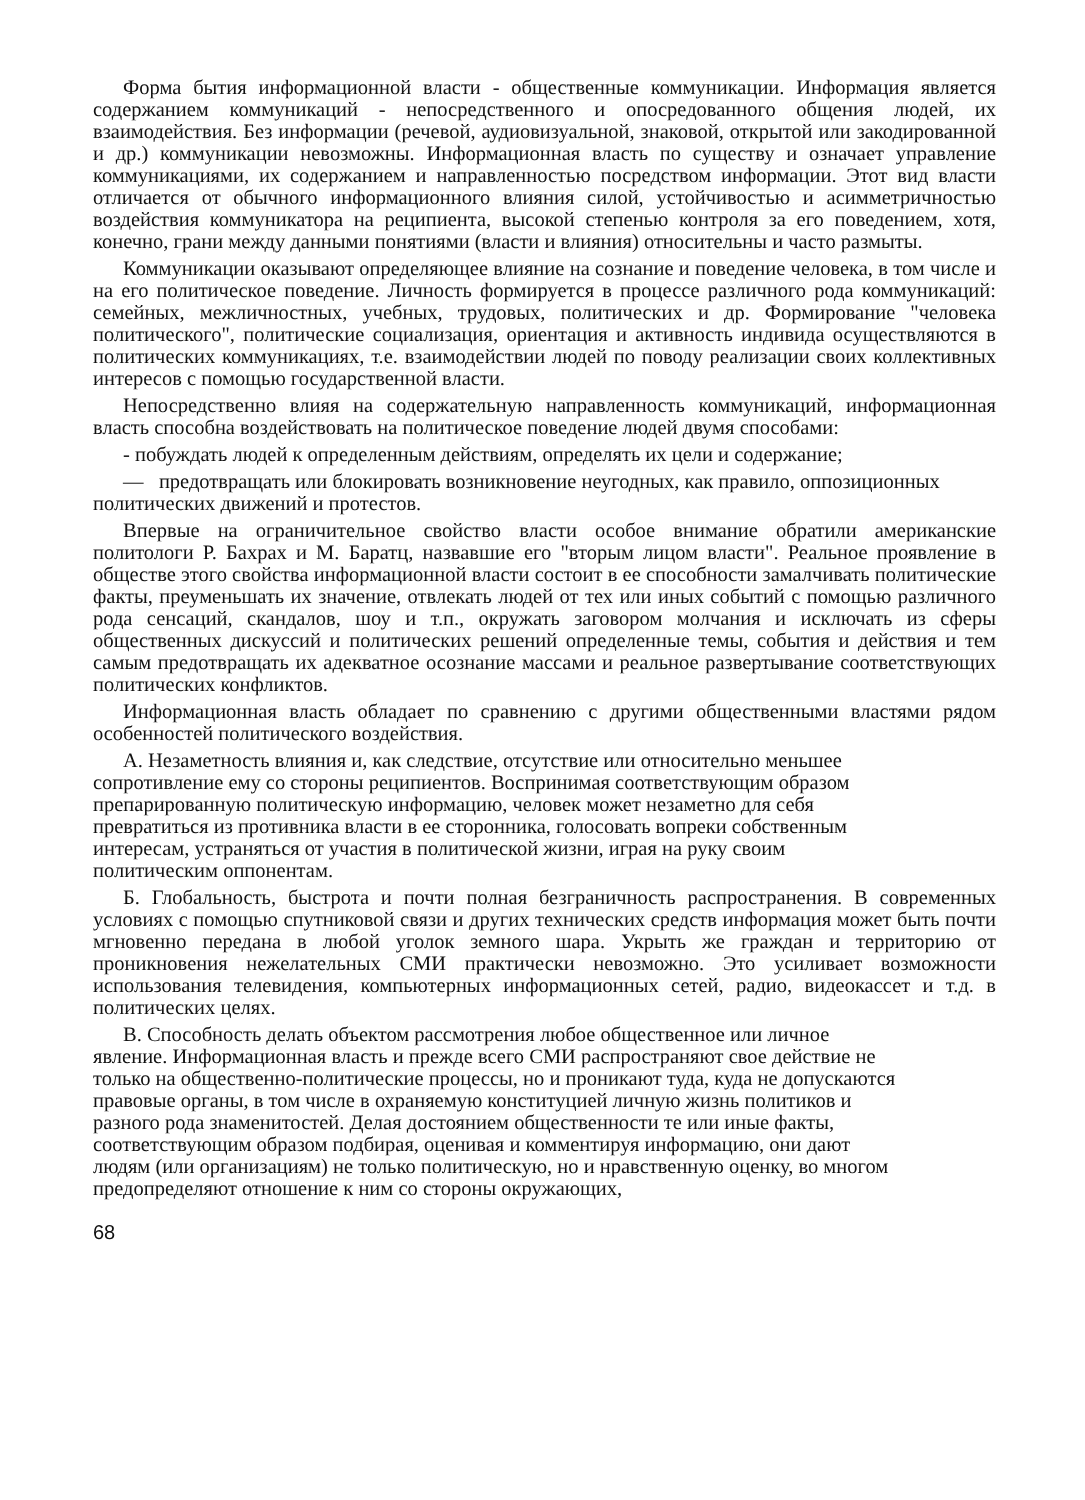Форма бытия информационной власти - общественные коммуникации. Информация является содержанием коммуникаций - непосредственного и опосредованного общения людей, их взаимодействия. Без информации (речевой, аудиовизуальной, знаковой, открытой или закодированной и др.) коммуникации невозможны. Информационная власть по существу и означает управление коммуникациями, их содержанием и направленностью посредством информации. Этот вид власти отличается от обычного информационного влияния силой, устойчивостью и асимметричностью воздействия коммуникатора на реципиента, высокой степенью контроля за его поведением, хотя, конечно, грани между данными понятиями (власти и влияния) относительны и часто размыты.
Коммуникации оказывают определяющее влияние на сознание и поведение человека, в том числе и на его политическое поведение. Личность формируется в процессе различного рода коммуникаций: семейных, межличностных, учебных, трудовых, политических и др. Формирование "человека политического", политические социализация, ориентация и активность индивида осуществляются в политических коммуникациях, т.е. взаимодействии людей по поводу реализации своих коллективных интересов с помощью государственной власти.
Непосредственно влияя на содержательную направленность коммуникаций, информационная власть способна воздействовать на политическое поведение людей двумя способами:
- побуждать людей к определенным действиям, определять их цели и содержание;
— предотвращать или блокировать возникновение неугодных, как правило, оппозиционных политических движений и протестов.
Впервые на ограничительное свойство власти особое внимание обратили американские политологи Р. Бахрах и М. Баратц, назвавшие его "вторым лицом власти". Реальное проявление в обществе этого свойства информационной власти состоит в ее способности замалчивать политические факты, преуменьшать их значение, отвлекать людей от тех или иных событий с помощью различного рода сенсаций, скандалов, шоу и т.п., окружать заговором молчания и исключать из сферы общественных дискуссий и политических решений определенные темы, события и действия и тем самым предотвращать их адекватное осознание массами и реальное развертывание соответствующих политических конфликтов.
Информационная власть обладает по сравнению с другими общественными властями рядом особенностей политического воздействия.
А. Незаметность влияния и, как следствие, отсутствие или относительно меньшее сопротивление ему со стороны реципиентов. Воспринимая соответствующим образом препарированную политическую информацию, человек может незаметно для себя превратиться из противника власти в ее сторонника, голосовать вопреки собственным интересам, устраняться от участия в политической жизни, играя на руку своим политическим оппонентам.
Б. Глобальность, быстрота и почти полная безграничность распространения. В современных условиях с помощью спутниковой связи и других технических средств информация может быть почти мгновенно передана в любой уголок земного шара. Укрыть же граждан и территорию от проникновения нежелательных СМИ практически невозможно. Это усиливает возможности использования телевидения, компьютерных информационных сетей, радио, видеокассет и т.д. в политических целях.
В. Способность делать объектом рассмотрения любое общественное или личное явление. Информационная власть и прежде всего СМИ распространяют свое действие не только на общественно-политические процессы, но и проникают туда, куда не допускаются правовые органы, в том числе в охраняемую конституцией личную жизнь политиков и разного рода знаменитостей. Делая достоянием общественности те или иные факты, соответствующим образом подбирая, оценивая и комментируя информацию, они дают людям (или организациям) не только политическую, но и нравственную оценку, во многом предопределяют отношение к ним со стороны окружающих,
68